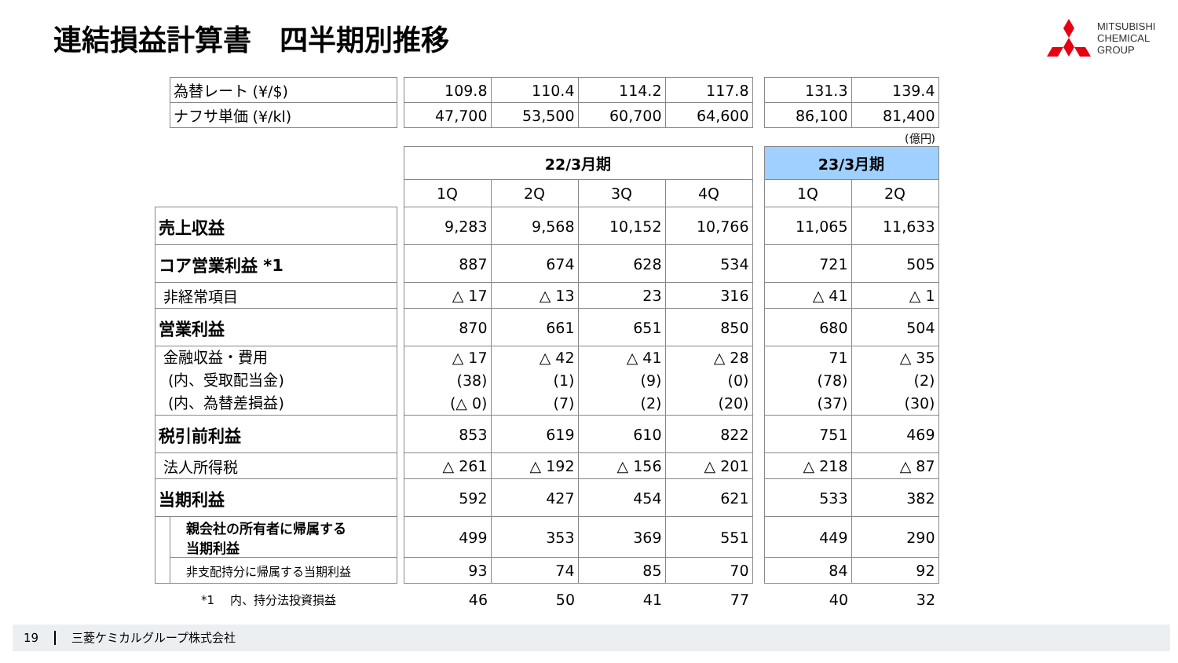連結損益計算書　四半期別推移
MITSUBISHI
CHEMICAL
GROUP
| | 為替レート (¥/$) | | 109.8 | 110.4 | 114.2 | 117.8 | | 131.3 | 139.4 |
| | ナフサ単価 (¥/kl) | | 47,700 | 53,500 | 60,700 | 64,600 | | 86,100 | 81,400 |
| | | | | | | | | (億円) | |
| | | | 22/3月期 | | | | | 23/3月期 | |
| | | | 1Q | 2Q | 3Q | 4Q | | 1Q | 2Q |
| 売上収益 | | | 9,283 | 9,568 | 10,152 | 10,766 | | 11,065 | 11,633 |
| コア営業利益 *1 | | | 887 | 674 | 628 | 534 | | 721 | 505 |
| 非経常項目 | | | △ 17 | △ 13 | 23 | 316 | | △ 41 | △ 1 |
| 営業利益 | | | 870 | 661 | 651 | 850 | | 680 | 504 |
| 金融収益・費用 (内、受取配当金) (内、為替差損益) | | | △ 17 (38) (△ 0) | △ 42 (1) (7) | △ 41 (9) (2) | △ 28 (0) (20) | | 71 (78) (37) | △ 35 (2) (30) |
| 税引前利益 | | | 853 | 619 | 610 | 822 | | 751 | 469 |
| 法人所得税 | | | △ 261 | △ 192 | △ 156 | △ 201 | | △ 218 | △ 87 |
| 当期利益 | | | 592 | 427 | 454 | 621 | | 533 | 382 |
| | 親会社の所有者に帰属する 当期利益 | | 499 | 353 | 369 | 551 | | 449 | 290 |
| | 非支配持分に帰属する当期利益 | | 93 | 74 | 85 | 70 | | 84 | 92 |
| | *1 内、持分法投資損益 | | 46 | 50 | 41 | 77 | | 40 | 32 |
19 三菱ケミカルグループ株式会社